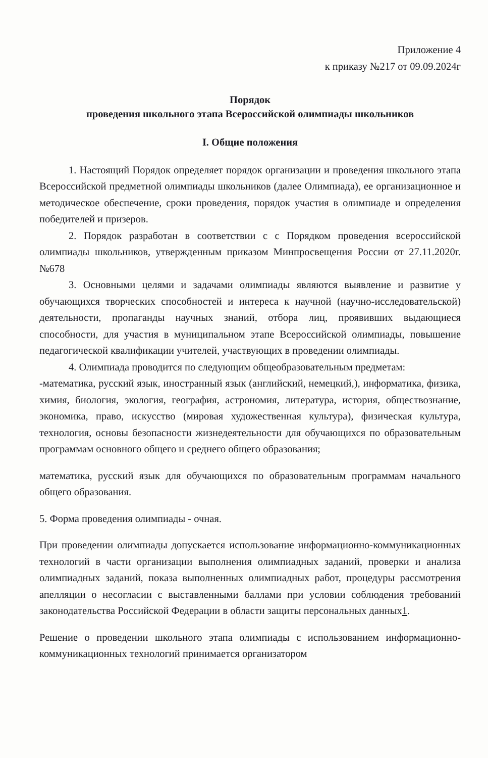Приложение 4
к приказу №217 от 09.09.2024г
Порядок
проведения школьного этапа Всероссийской олимпиады школьников
I. Общие положения
1. Настоящий Порядок определяет порядок организации и проведения школьного этапа Всероссийской предметной олимпиады школьников (далее Олимпиада), ее организационное и методическое обеспечение, сроки проведения, порядок участия в олимпиаде и определения победителей и призеров.
2. Порядок разработан в соответствии с с Порядком проведения всероссийской олимпиады школьников, утвержденным приказом Минпросвещения России от 27.11.2020г. №678
3. Основными целями и задачами олимпиады являются выявление и развитие у обучающихся творческих способностей и интереса к научной (научно-исследовательской) деятельности, пропаганды научных знаний, отбора лиц, проявивших выдающиеся способности, для участия в муниципальном этапе Всероссийской олимпиады, повышение педагогической квалификации учителей, участвующих в проведении олимпиады.
4. Олимпиада проводится по следующим общеобразовательным предметам:
-математика, русский язык, иностранный язык (английский, немецкий,), информатика, физика, химия, биология, экология, география, астрономия, литература, история, обществознание, экономика, право, искусство (мировая художественная культура), физическая культура, технология, основы безопасности жизнедеятельности для обучающихся по образовательным программам основного общего и среднего общего образования;
математика, русский язык для обучающихся по образовательным программам начального общего образования.
5. Форма проведения олимпиады - очная.
При проведении олимпиады допускается использование информационно-коммуникационных технологий в части организации выполнения олимпиадных заданий, проверки и анализа олимпиадных заданий, показа выполненных олимпиадных работ, процедуры рассмотрения апелляции о несогласии с выставленными баллами при условии соблюдения требований законодательства Российской Федерации в области защиты персональных данных1.
Решение о проведении школьного этапа олимпиады с использованием информационно-коммуникационных технологий принимается организатором